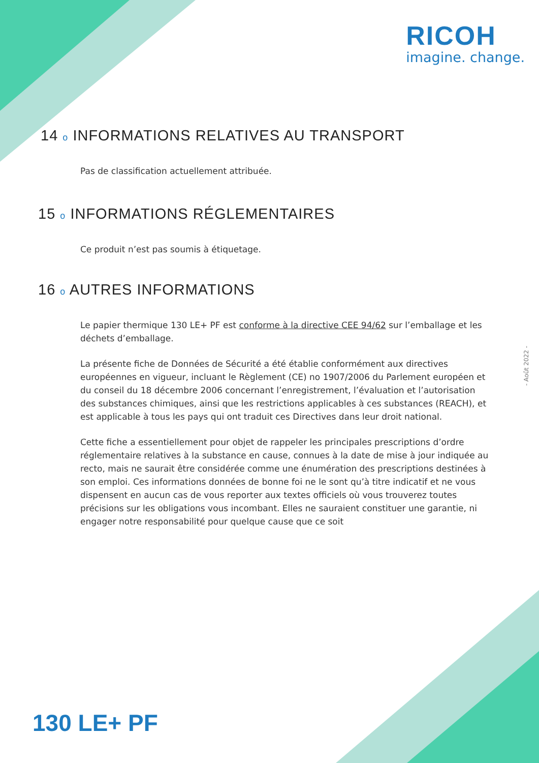RICOH
imagine. change.
14 o INFORMATIONS RELATIVES AU TRANSPORT
Pas de classification actuellement attribuée.
15 o INFORMATIONS RÉGLEMENTAIRES
Ce produit n’est pas soumis à étiquetage.
16 o AUTRES INFORMATIONS
Le papier thermique 130 LE+ PF est conforme à la directive CEE 94/62 sur l’emballage et les déchets d’emballage.
La présente fiche de Données de Sécurité a été établie conformément aux directives européennes en vigueur, incluant le Règlement (CE) no 1907/2006 du Parlement européen et du conseil du 18 décembre 2006 concernant l’enregistrement, l’évaluation et l’autorisation des substances chimiques, ainsi que les restrictions applicables à ces substances (REACH), et est applicable à tous les pays qui ont traduit ces Directives dans leur droit national.
Cette fiche a essentiellement pour objet de rappeler les principales prescriptions d’ordre réglementaire relatives à la substance en cause, connues à la date de mise à jour indiquée au recto, mais ne saurait être considérée comme une énumération des prescriptions destinées à son emploi. Ces informations données de bonne foi ne le sont qu’à titre indicatif et ne vous dispensent en aucun cas de vous reporter aux textes officiels où vous trouverez toutes précisions sur les obligations vous incombant. Elles ne sauraient constituer une garantie, ni engager notre responsabilité pour quelque cause que ce soit
- Août 2022 -
130 LE+ PF